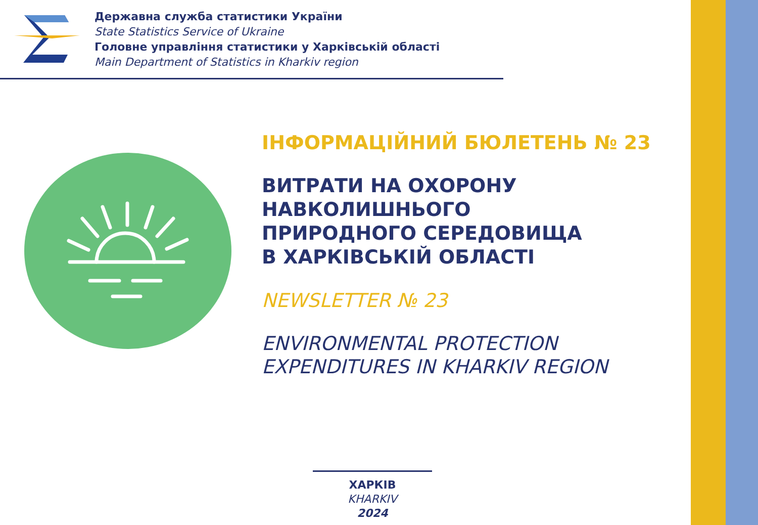Державна служба статистики України
State Statistics Service of Ukraine
Головне управління статистики у Харківській області
Main Department of Statistics in Kharkiv region
ІНФОРМАЦІЙНИЙ БЮЛЕТЕНЬ № 23
ВИТРАТИ НА ОХОРОНУ
НАВКОЛИШНЬОГО
ПРИРОДНОГО СЕРЕДОВИЩА
В ХАРКІВСЬКІЙ ОБЛАСТІ
NEWSLETTER № 23
ENVIRONMENTAL PROTECTION
EXPENDITURES IN KHARKIV REGION
ХАРКІВ
KHARKIV
2024